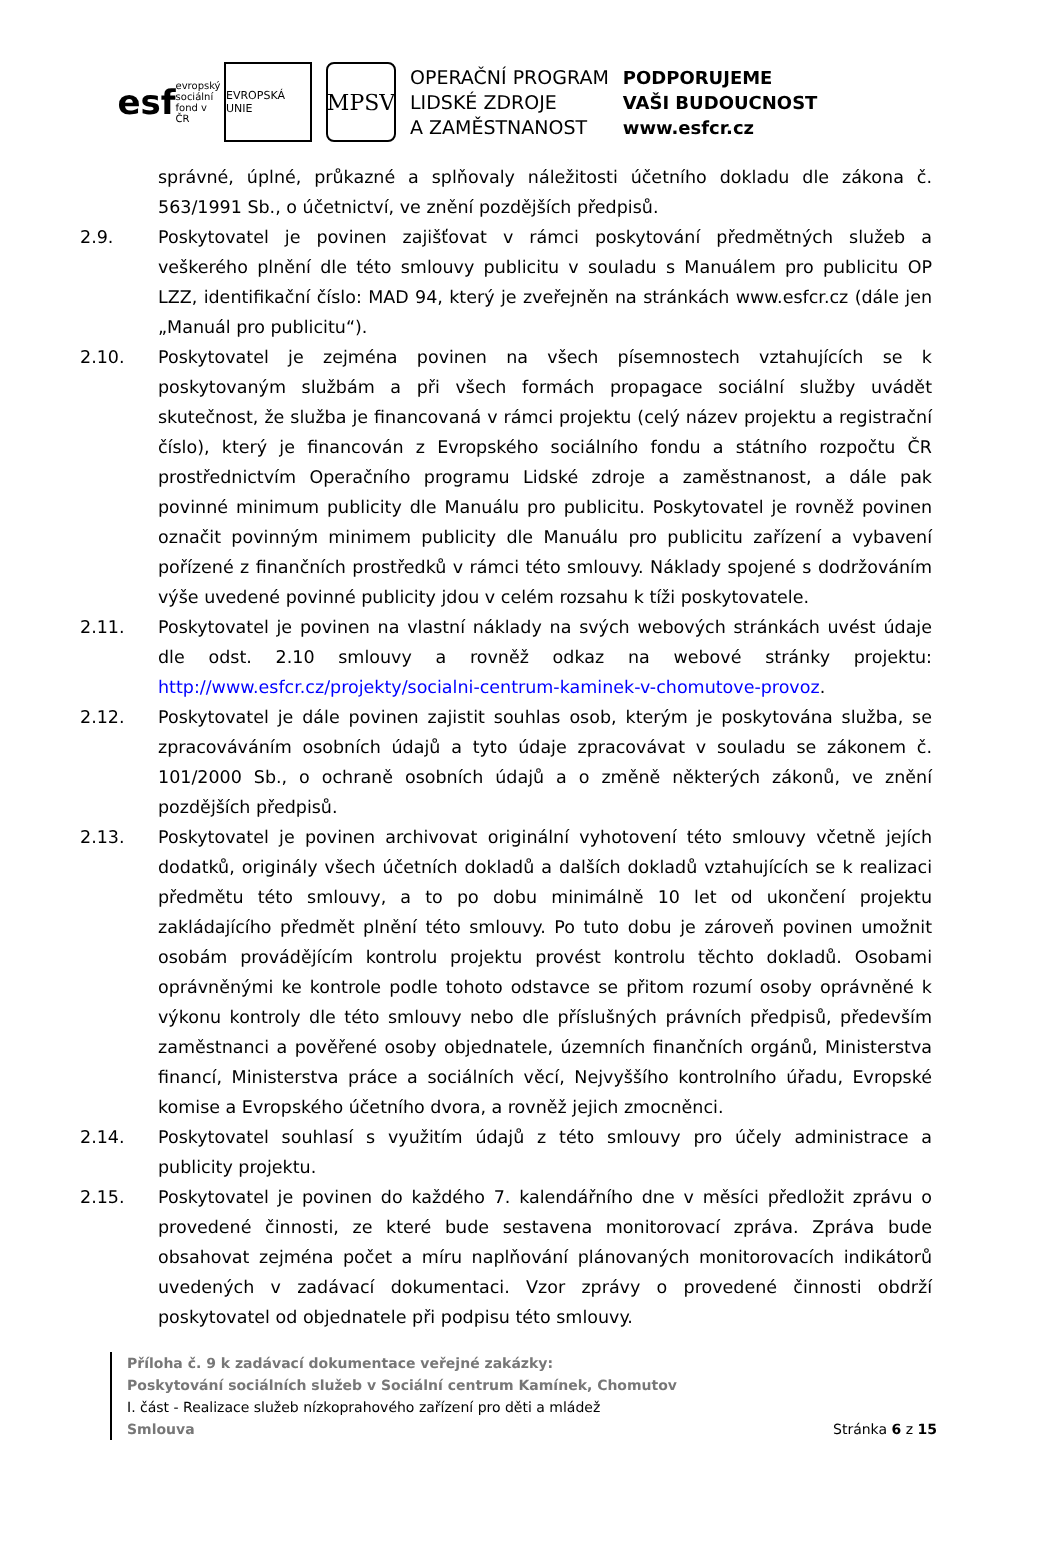esf evropský sociální fond v ČR
EVROPSKÁ UNIE
MPSV
OPERAČNÍ PROGRAM
LIDSKÉ ZDROJE
A ZAMĚSTNANOST
PODPORUJEME
VAŠI BUDOUCNOST
www.esfcr.cz
správné, úplné, průkazné a splňovaly náležitosti účetního dokladu dle zákona č. 563/1991 Sb., o účetnictví, ve znění pozdějších předpisů.
2.9. Poskytovatel je povinen zajišťovat v rámci poskytování předmětných služeb a veškerého plnění dle této smlouvy publicitu v souladu s Manuálem pro publicitu OP LZZ, identifikační číslo: MAD 94, který je zveřejněn na stránkách www.esfcr.cz (dále jen „Manuál pro publicitu“).
2.10. Poskytovatel je zejména povinen na všech písemnostech vztahujících se k poskytovaným službám a při všech formách propagace sociální služby uvádět skutečnost, že služba je financovaná v rámci projektu (celý název projektu a registrační číslo), který je financován z Evropského sociálního fondu a státního rozpočtu ČR prostřednictvím Operačního programu Lidské zdroje a zaměstnanost, a dále pak povinné minimum publicity dle Manuálu pro publicitu. Poskytovatel je rovněž povinen označit povinným minimem publicity dle Manuálu pro publicitu zařízení a vybavení pořízené z finančních prostředků v rámci této smlouvy. Náklady spojené s dodržováním výše uvedené povinné publicity jdou v celém rozsahu k tíži poskytovatele.
2.11. Poskytovatel je povinen na vlastní náklady na svých webových stránkách uvést údaje dle odst. 2.10 smlouvy a rovněž odkaz na webové stránky projektu: http://www.esfcr.cz/projekty/socialni-centrum-kaminek-v-chomutove-provoz.
2.12. Poskytovatel je dále povinen zajistit souhlas osob, kterým je poskytována služba, se zpracováváním osobních údajů a tyto údaje zpracovávat v souladu se zákonem č. 101/2000 Sb., o ochraně osobních údajů a o změně některých zákonů, ve znění pozdějších předpisů.
2.13. Poskytovatel je povinen archivovat originální vyhotovení této smlouvy včetně jejích dodatků, originály všech účetních dokladů a dalších dokladů vztahujících se k realizaci předmětu této smlouvy, a to po dobu minimálně 10 let od ukončení projektu zakládajícího předmět plnění této smlouvy. Po tuto dobu je zároveň povinen umožnit osobám provádějícím kontrolu projektu provést kontrolu těchto dokladů. Osobami oprávněnými ke kontrole podle tohoto odstavce se přitom rozumí osoby oprávněné k výkonu kontroly dle této smlouvy nebo dle příslušných právních předpisů, především zaměstnanci a pověřené osoby objednatele, územních finančních orgánů, Ministerstva financí, Ministerstva práce a sociálních věcí, Nejvyššího kontrolního úřadu, Evropské komise a Evropského účetního dvora, a rovněž jejich zmocněnci.
2.14. Poskytovatel souhlasí s využitím údajů z této smlouvy pro účely administrace a publicity projektu.
2.15. Poskytovatel je povinen do každého 7. kalendářního dne v měsíci předložit zprávu o provedené činnosti, ze které bude sestavena monitorovací zpráva. Zpráva bude obsahovat zejména počet a míru naplňování plánovaných monitorovacích indikátorů uvedených v zadávací dokumentaci. Vzor zprávy o provedené činnosti obdrží poskytovatel od objednatele při podpisu této smlouvy.
Příloha č. 9 k zadávací dokumentace veřejné zakázky:
Poskytování sociálních služeb v Sociální centrum Kamínek, Chomutov
I. část - Realizace služeb nízkoprahového zařízení pro děti a mládež
Smlouva Stránka 6 z 15